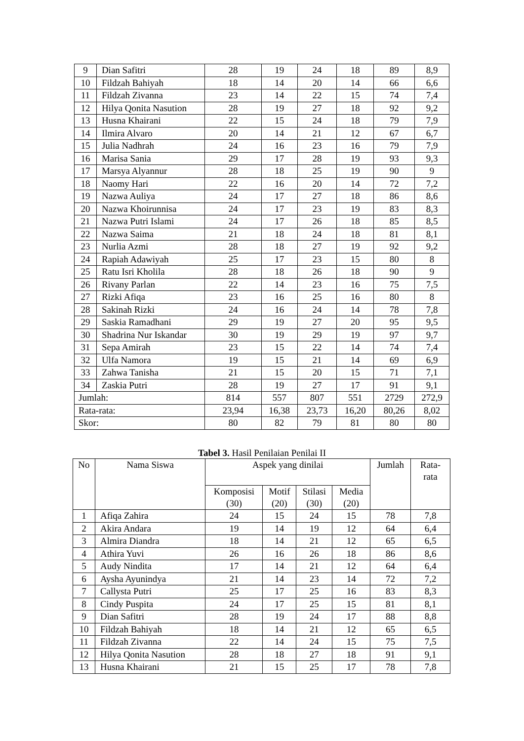| 9 | Dian Safitri | 28 | 19 | 24 | 18 | 89 | 8,9 |
| 10 | Fildzah Bahiyah | 18 | 14 | 20 | 14 | 66 | 6,6 |
| 11 | Fildzah Zivanna | 23 | 14 | 22 | 15 | 74 | 7,4 |
| 12 | Hilya Qonita Nasution | 28 | 19 | 27 | 18 | 92 | 9,2 |
| 13 | Husna Khairani | 22 | 15 | 24 | 18 | 79 | 7,9 |
| 14 | Ilmira Alvaro | 20 | 14 | 21 | 12 | 67 | 6,7 |
| 15 | Julia Nadhrah | 24 | 16 | 23 | 16 | 79 | 7,9 |
| 16 | Marisa Sania | 29 | 17 | 28 | 19 | 93 | 9,3 |
| 17 | Marsya Alyannur | 28 | 18 | 25 | 19 | 90 | 9 |
| 18 | Naomy Hari | 22 | 16 | 20 | 14 | 72 | 7,2 |
| 19 | Nazwa Auliya | 24 | 17 | 27 | 18 | 86 | 8,6 |
| 20 | Nazwa Khoirunnisa | 24 | 17 | 23 | 19 | 83 | 8,3 |
| 21 | Nazwa Putri Islami | 24 | 17 | 26 | 18 | 85 | 8,5 |
| 22 | Nazwa Saima | 21 | 18 | 24 | 18 | 81 | 8,1 |
| 23 | Nurlia Azmi | 28 | 18 | 27 | 19 | 92 | 9,2 |
| 24 | Rapiah Adawiyah | 25 | 17 | 23 | 15 | 80 | 8 |
| 25 | Ratu Isri Kholila | 28 | 18 | 26 | 18 | 90 | 9 |
| 26 | Rivany Parlan | 22 | 14 | 23 | 16 | 75 | 7,5 |
| 27 | Rizki Afiqa | 23 | 16 | 25 | 16 | 80 | 8 |
| 28 | Sakinah Rizki | 24 | 16 | 24 | 14 | 78 | 7,8 |
| 29 | Saskia Ramadhani | 29 | 19 | 27 | 20 | 95 | 9,5 |
| 30 | Shadrina Nur Iskandar | 30 | 19 | 29 | 19 | 97 | 9,7 |
| 31 | Sepa Amirah | 23 | 15 | 22 | 14 | 74 | 7,4 |
| 32 | Ulfa Namora | 19 | 15 | 21 | 14 | 69 | 6,9 |
| 33 | Zahwa Tanisha | 21 | 15 | 20 | 15 | 71 | 7,1 |
| 34 | Zaskia Putri | 28 | 19 | 27 | 17 | 91 | 9,1 |
| Jumlah: | | 814 | 557 | 807 | 551 | 2729 | 272,9 |
| Rata-rata: | | 23,94 | 16,38 | 23,73 | 16,20 | 80,26 | 8,02 |
| Skor: | | 80 | 82 | 79 | 81 | 80 | 80 |
Tabel 3. Hasil Penilaian Penilai II
| No | Nama Siswa | Aspek yang dinilai | | | | Jumlah | Rata- rata |
| --- | --- | --- | --- | --- | --- | --- | --- |
| | | Komposisi (30) | Motif (20) | Stilasi (30) | Media (20) | | |
| 1 | Afiqa Zahira | 24 | 15 | 24 | 15 | 78 | 7,8 |
| 2 | Akira Andara | 19 | 14 | 19 | 12 | 64 | 6,4 |
| 3 | Almira Diandra | 18 | 14 | 21 | 12 | 65 | 6,5 |
| 4 | Athira Yuvi | 26 | 16 | 26 | 18 | 86 | 8,6 |
| 5 | Audy Nindita | 17 | 14 | 21 | 12 | 64 | 6,4 |
| 6 | Aysha Ayunindya | 21 | 14 | 23 | 14 | 72 | 7,2 |
| 7 | Callysta Putri | 25 | 17 | 25 | 16 | 83 | 8,3 |
| 8 | Cindy Puspita | 24 | 17 | 25 | 15 | 81 | 8,1 |
| 9 | Dian Safitri | 28 | 19 | 24 | 17 | 88 | 8,8 |
| 10 | Fildzah Bahiyah | 18 | 14 | 21 | 12 | 65 | 6,5 |
| 11 | Fildzah Zivanna | 22 | 14 | 24 | 15 | 75 | 7,5 |
| 12 | Hilya Qonita Nasution | 28 | 18 | 27 | 18 | 91 | 9,1 |
| 13 | Husna Khairani | 21 | 15 | 25 | 17 | 78 | 7,8 |